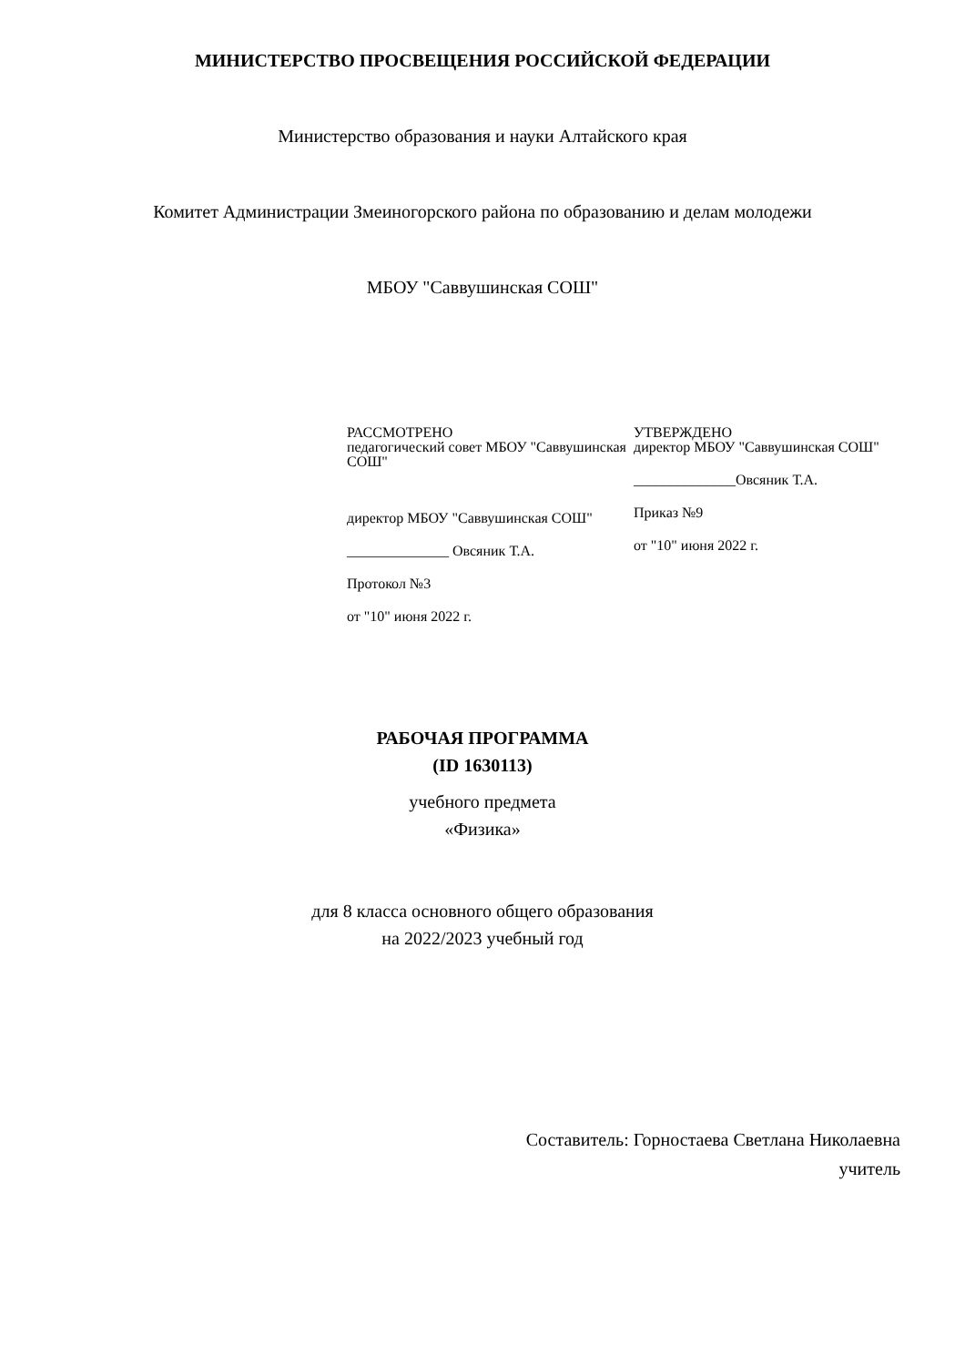МИНИСТЕРСТВО ПРОСВЕЩЕНИЯ РОССИЙСКОЙ ФЕДЕРАЦИИ
Министерство образования и науки Алтайского края
Комитет Администрации Змеиногорского района по образованию и делам молодежи
МБОУ "Саввушинская СОШ"
РАССМОТРЕНО
педагогический совет МБОУ "Саввушинская СОШ"
директор МБОУ "Саввушинская СОШ"
______________ Овсяник Т.А.
Протокол №3
от "10" июня 2022 г.
УТВЕРЖДЕНО
директор МБОУ "Саввушинская СОШ"
______________Овсяник Т.А.
Приказ №9
от "10" июня 2022 г.
РАБОЧАЯ ПРОГРАММА
(ID 1630113)
учебного предмета
«Физика»
для 8 класса основного общего образования
на 2022/2023 учебный год
Составитель: Горностаева Светлана Николаевна
учитель